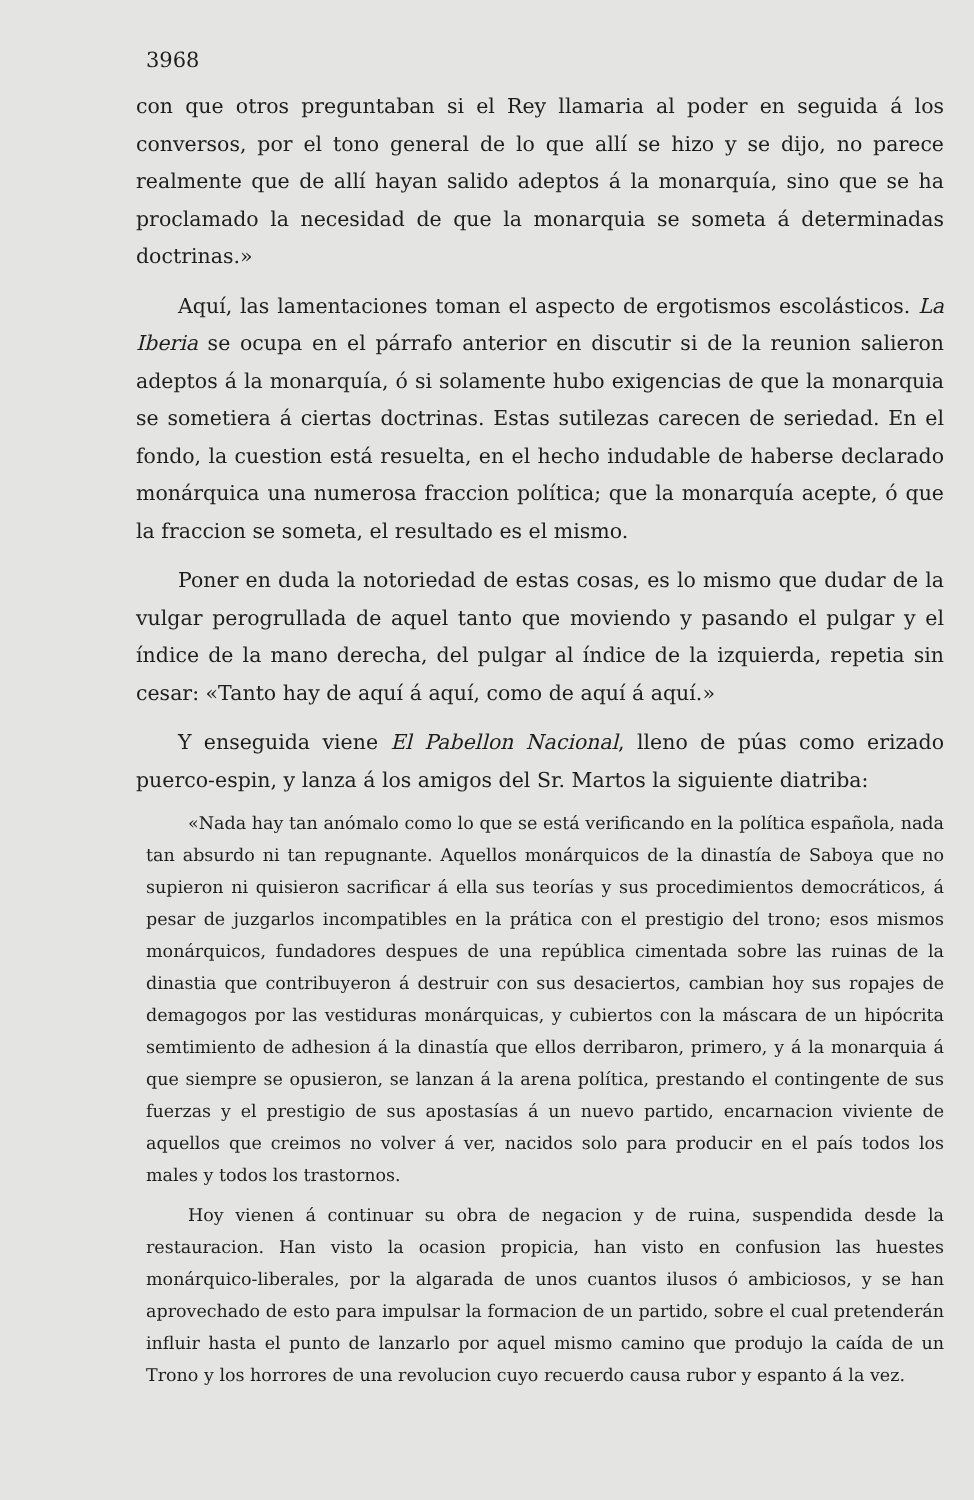3968
con que otros preguntaban si el Rey llamaria al poder en seguida á los conversos, por el tono general de lo que allí se hizo y se dijo, no parece realmente que de allí hayan salido adeptos á la monarquía, sino que se ha proclamado la necesidad de que la monarquia se someta á determinadas doctrinas.»
Aquí, las lamentaciones toman el aspecto de ergotismos escolásticos. La Iberia se ocupa en el párrafo anterior en discutir si de la reunion salieron adeptos á la monarquía, ó si solamente hubo exigencias de que la monarquia se sometiera á ciertas doctrinas. Estas sutilezas carecen de seriedad. En el fondo, la cuestion está resuelta, en el hecho indudable de haberse declarado monárquica una numerosa fraccion política; que la monarquía acepte, ó que la fraccion se someta, el resultado es el mismo.
Poner en duda la notoriedad de estas cosas, es lo mismo que dudar de la vulgar perogrullada de aquel tanto que moviendo y pasando el pulgar y el índice de la mano derecha, del pulgar al índice de la izquierda, repetia sin cesar: «Tanto hay de aquí á aquí, como de aquí á aquí.»
Y enseguida viene El Pabellon Nacional, lleno de púas como erizado puerco-espin, y lanza á los amigos del Sr. Martos la siguiente diatriba:
«Nada hay tan anómalo como lo que se está verificando en la política española, nada tan absurdo ni tan repugnante. Aquellos monárquicos de la dinastía de Saboya que no supieron ni quisieron sacrificar á ella sus teorías y sus procedimientos democráticos, á pesar de juzgarlos incompatibles en la prática con el prestigio del trono; esos mismos monárquicos, fundadores despues de una república cimentada sobre las ruinas de la dinastia que contribuyeron á destruir con sus desaciertos, cambian hoy sus ropajes de demagogos por las vestiduras monárquicas, y cubiertos con la máscara de un hipócrita semtimiento de adhesion á la dinastía que ellos derribaron, primero, y á la monarquia á que siempre se opusieron, se lanzan á la arena política, prestando el contingente de sus fuerzas y el prestigio de sus apostasías á un nuevo partido, encarnacion viviente de aquellos que creimos no volver á ver, nacidos solo para producir en el país todos los males y todos los trastornos.
Hoy vienen á continuar su obra de negacion y de ruina, suspendida desde la restauracion. Han visto la ocasion propicia, han visto en confusion las huestes monárquico-liberales, por la algarada de unos cuantos ilusos ó ambiciosos, y se han aprovechado de esto para impulsar la formacion de un partido, sobre el cual pretenderán influir hasta el punto de lanzarlo por aquel mismo camino que produjo la caída de un Trono y los horrores de una revolucion cuyo recuerdo causa rubor y espanto á la vez.